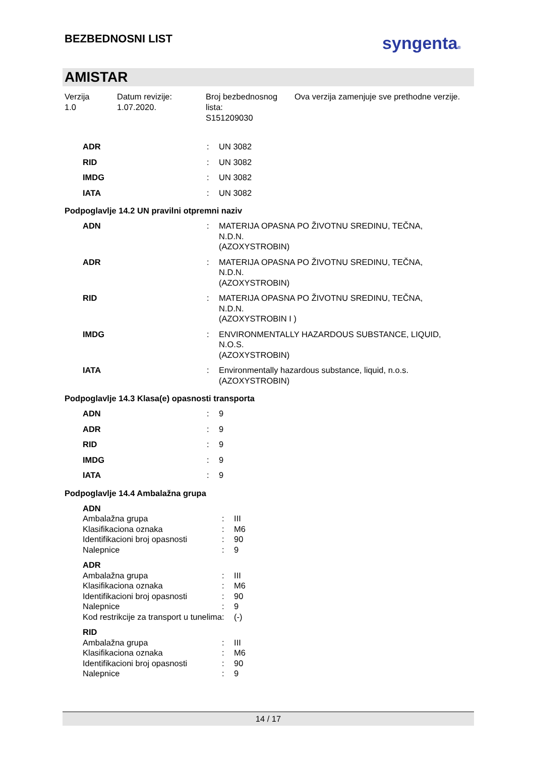BEZBEDNOSNI LIST
syngenta®
AMISTAR
Verzija
1.0
Datum revizije:
1.07.2020.
Broj bezbednosnog lista:
S151209030
Ova verzija zamenjuje sve prethodne verzije.
| ADR | : | UN 3082 |
| RID | : | UN 3082 |
| IMDG | : | UN 3082 |
| IATA | : | UN 3082 |
Podpoglavlje 14.2 UN pravilni otpremni naziv
| ADN | : | MATERIJA OPASNA PO ŽIVOTNU SREDINU, TEČNA, N.D.N. (AZOXYSTROBIN) |
| ADR | : | MATERIJA OPASNA PO ŽIVOTNU SREDINU, TEČNA, N.D.N. (AZOXYSTROBIN) |
| RID | : | MATERIJA OPASNA PO ŽIVOTNU SREDINU, TEČNA, N.D.N. (AZOXYSTROBIN I ) |
| IMDG | : | ENVIRONMENTALLY HAZARDOUS SUBSTANCE, LIQUID, N.O.S. (AZOXYSTROBIN) |
| IATA | : | Environmentally hazardous substance, liquid, n.o.s. (AZOXYSTROBIN) |
Podpoglavlje 14.3 Klasa(e) opasnosti transporta
| ADN | : | 9 |
| ADR | : | 9 |
| RID | : | 9 |
| IMDG | : | 9 |
| IATA | : | 9 |
Podpoglavlje 14.4 Ambalažna grupa
| ADN | | |
| Ambalažna grupa | : | III |
| Klasifikaciona oznaka | : | M6 |
| Identifikacioni broj opasnosti | : | 90 |
| Nalepnice | : | 9 |
| ADR | | |
| Ambalažna grupa | : | III |
| Klasifikaciona oznaka | : | M6 |
| Identifikacioni broj opasnosti | : | 90 |
| Nalepnice | : | 9 |
| Kod restrikcije za transport u tunelima | : | (-) |
| RID | | |
| Ambalažna grupa | : | III |
| Klasifikaciona oznaka | : | M6 |
| Identifikacioni broj opasnosti | : | 90 |
| Nalepnice | : | 9 |
14 / 17